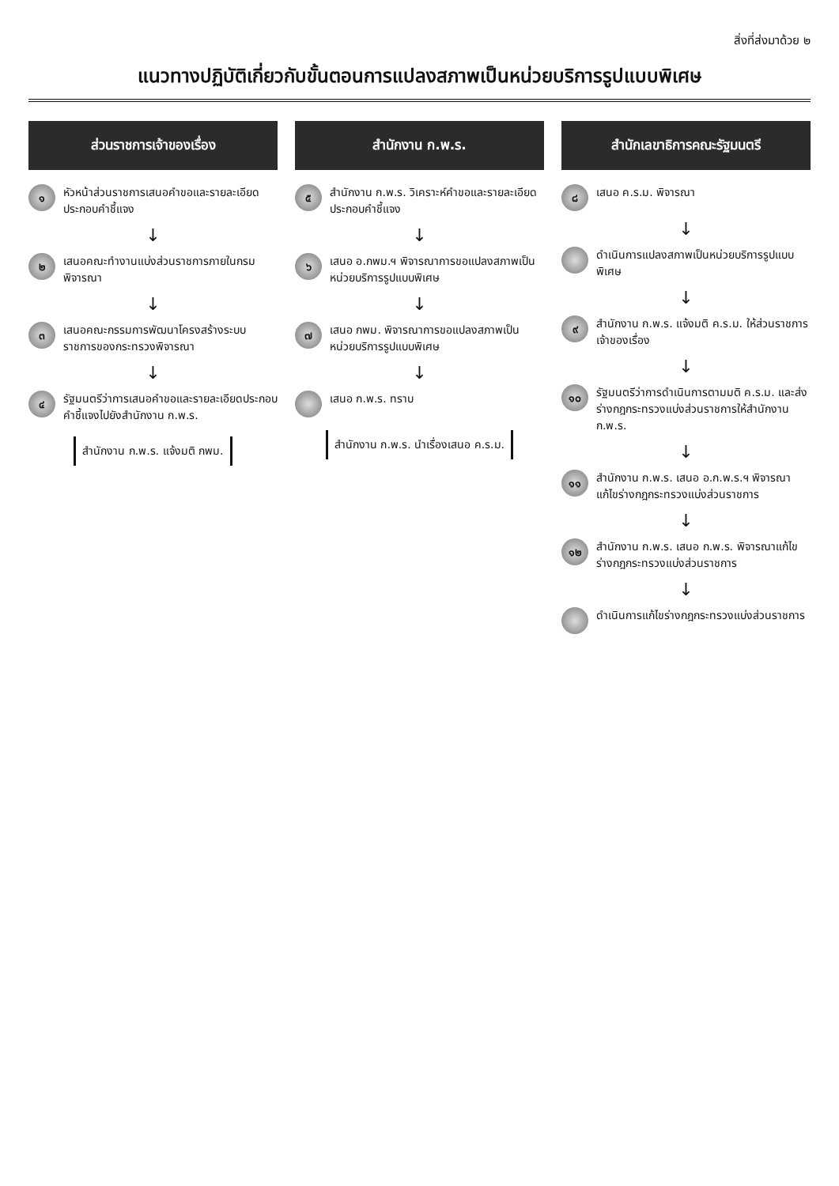สิ่งที่ส่งมาด้วย ๒
แนวทางปฏิบัติเกี่ยวกับขั้นตอนการแปลงสภาพเป็นหน่วยบริการรูปแบบพิเศษ
ส่วนราชการเจ้าของเรื่อง
๑ หัวหน้าส่วนราชการเสนอคำขอและรายละเอียดประกอบคำชี้แจง
↓
๒ เสนอคณะทำงานแบ่งส่วนราชการภายในกรมพิจารณา
↓
๓ เสนอคณะกรรมการพัฒนาโครงสร้างระบบราชการของกระทรวงพิจารณา
↓
๔ รัฐมนตรีว่าการเสนอคำขอและรายละเอียดประกอบคำชี้แจงไปยังสำนักงาน ก.พ.ร.
สำนักงาน ก.พ.ร. แจ้งมติ กพม.
สำนักงาน ก.พ.ร.
๕ สำนักงาน ก.พ.ร. วิเคราะห์คำขอและรายละเอียดประกอบคำชี้แจง
↓
๖ เสนอ อ.กพม.ฯ พิจารณาการขอแปลงสภาพเป็นหน่วยบริการรูปแบบพิเศษ
↓
๗ เสนอ กพม. พิจารณาการขอแปลงสภาพเป็นหน่วยบริการรูปแบบพิเศษ
↓
เสนอ ก.พ.ร. ทราบ
สำนักงาน ก.พ.ร. นำเรื่องเสนอ ค.ร.ม.
สำนักเลขาธิการคณะรัฐมนตรี
๘ เสนอ ค.ร.ม. พิจารณา
↓
ดำเนินการแปลงสภาพเป็นหน่วยบริการรูปแบบพิเศษ
↓
๙ สำนักงาน ก.พ.ร. แจ้งมติ ค.ร.ม. ให้ส่วนราชการเจ้าของเรื่อง
↓
๑๐ รัฐมนตรีว่าการดำเนินการตามมติ ค.ร.ม. และส่งร่างกฎกระทรวงแบ่งส่วนราชการให้สำนักงาน ก.พ.ร.
↓
๑๑ สำนักงาน ก.พ.ร. เสนอ อ.ก.พ.ร.ฯ พิจารณาแก้ไขร่างกฎกระทรวงแบ่งส่วนราชการ
↓
๑๒ สำนักงาน ก.พ.ร. เสนอ ก.พ.ร. พิจารณาแก้ไขร่างกฎกระทรวงแบ่งส่วนราชการ
↓
ดำเนินการแก้ไขร่างกฎกระทรวงแบ่งส่วนราชการ